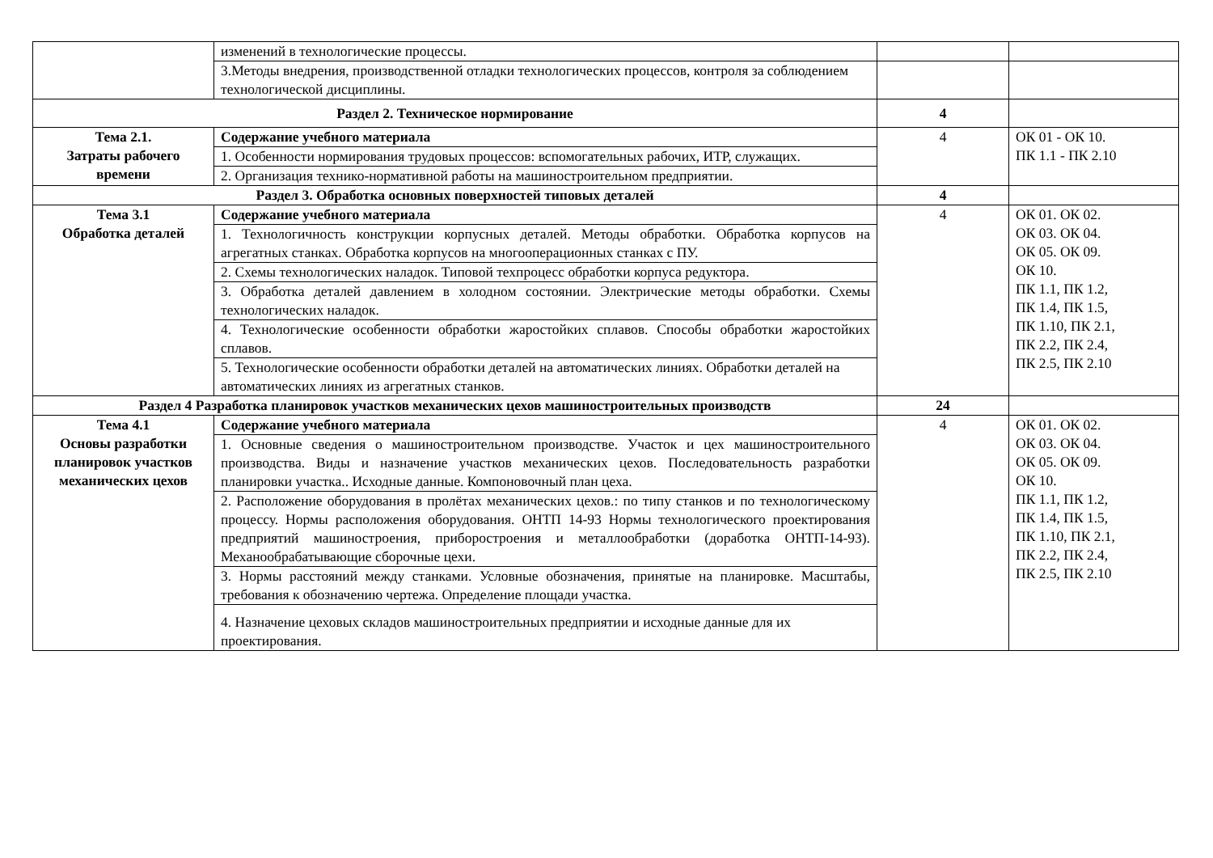| | изменений в технологические процессы. | | |
| | 3.Методы внедрения, производственной отладки технологических процессов, контроля за соблюдением технологической дисциплины. | | |
| Раздел 2. Техническое нормирование | | 4 | |
| Тема 2.1. Затраты рабочего времени | Содержание учебного материала | 4 | ОК 01 - ОК 10. ПК 1.1 - ПК 2.10 |
| | 1. Особенности нормирования трудовых процессов: вспомогательных рабочих, ИТР, служащих. | | |
| | 2. Организация технико-нормативной работы на машиностроительном предприятии. | | |
| Раздел 3. Обработка основных поверхностей типовых деталей | | 4 | |
| Тема 3.1 Обработка деталей | Содержание учебного материала | 4 | ОК 01. ОК 02. ОК 03. ОК 04. ОК 05. ОК 09. ОК 10. ПК 1.1, ПК 1.2, ПК 1.4, ПК 1.5, ПК 1.10, ПК 2.1, ПК 2.2, ПК 2.4, ПК 2.5, ПК 2.10 |
| | 1. Технологичность конструкции корпусных деталей. Методы обработки. Обработка корпусов на агрегатных станках. Обработка корпусов на многооперационных станках с ПУ. | | |
| | 2. Схемы технологических наладок. Типовой техпроцесс обработки корпуса редуктора. | | |
| | 3. Обработка деталей давлением в холодном состоянии. Электрические методы обработки. Схемы технологических наладок. | | |
| | 4. Технологические особенности обработки жаростойких сплавов. Способы обработки жаростойких сплавов. | | |
| | 5. Технологические особенности обработки деталей на автоматических линиях. Обработки деталей на автоматических линиях из агрегатных станков. | | |
| Раздел 4 Разработка планировок участков механических цехов машиностроительных производств | | 24 | |
| Тема 4.1 Основы разработки планировок участков механических цехов | Содержание учебного материала | 4 | ОК 01. ОК 02. ОК 03. ОК 04. ОК 05. ОК 09. ОК 10. ПК 1.1, ПК 1.2, ПК 1.4, ПК 1.5, ПК 1.10, ПК 2.1, ПК 2.2, ПК 2.4, ПК 2.5, ПК 2.10 |
| | 1. Основные сведения о машиностроительном производстве. Участок и цех машиностроительного производства. Виды и назначение участков механических цехов. Последовательность разработки планировки участка.. Исходные данные. Компоновочный план цеха. | | |
| | 2. Расположение оборудования в пролётах механических цехов.: по типу станков и по технологическому процессу. Нормы расположения оборудования. ОНТП 14-93 Нормы технологического проектирования предприятий машиностроения, приборостроения и металлообработки (доработка ОНТП-14-93). Механообрабатывающие сборочные цехи. | | |
| | 3. Нормы расстояний между станками. Условные обозначения, принятые на планировке. Масштабы, требования к обозначению чертежа. Определение площади участка. | | |
| | 4. Назначение цеховых складов машиностроительных предприятии и исходные данные для их проектирования. | | |